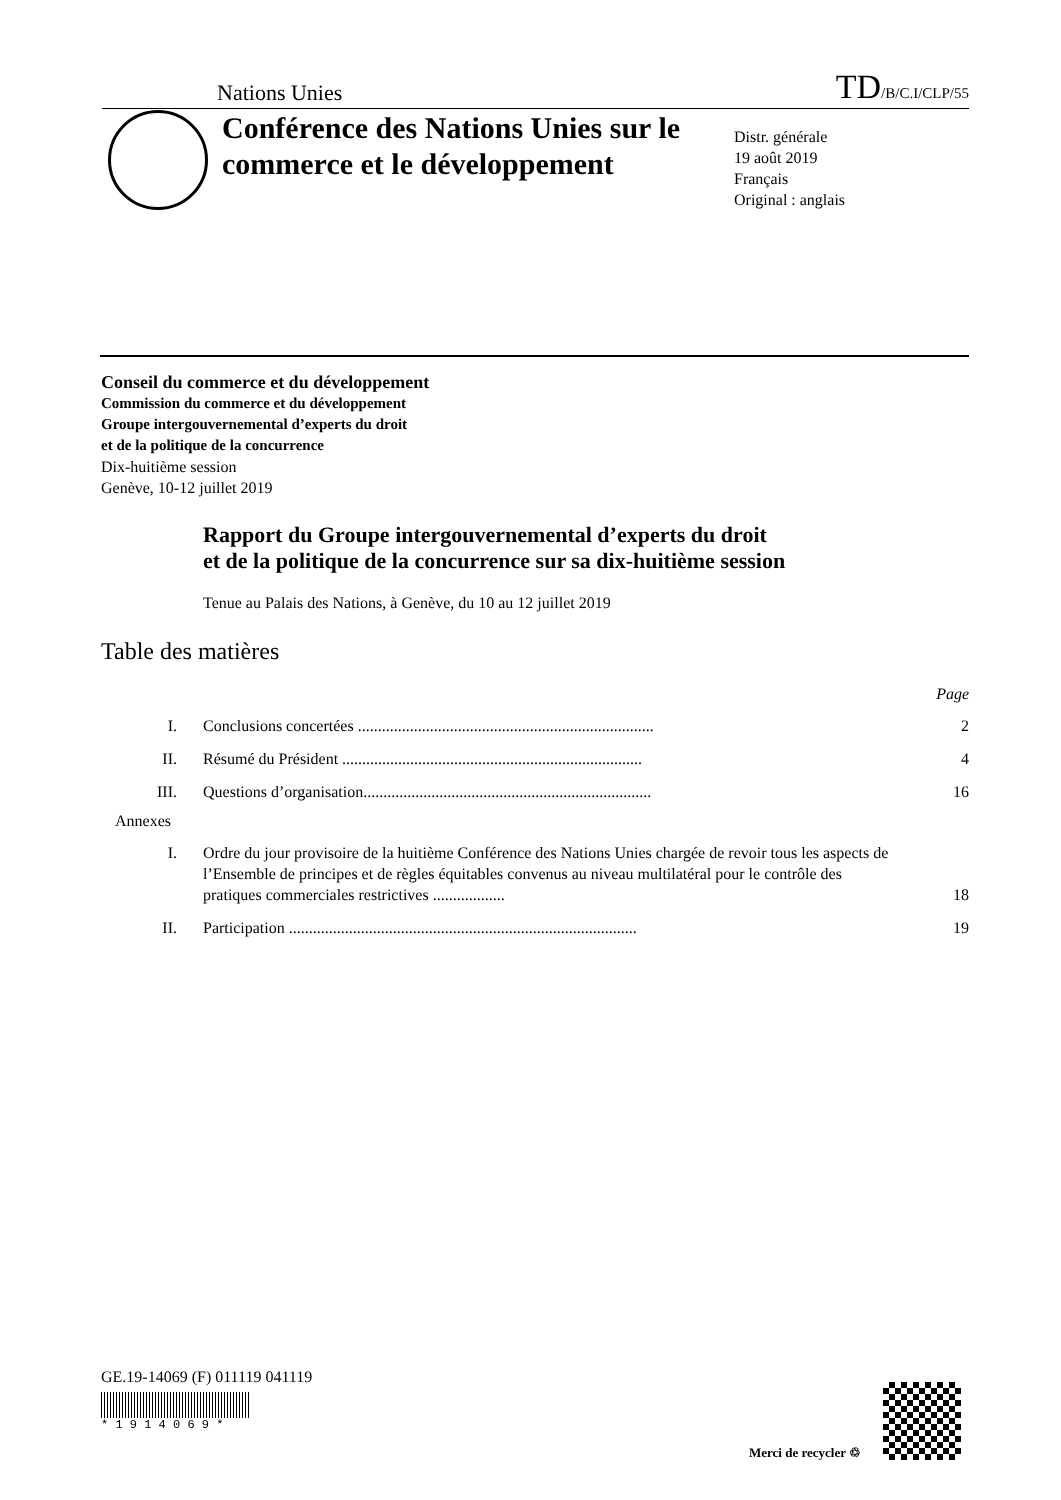Nations Unies TD/B/C.I/CLP/55
Conférence des Nations Unies sur le commerce et le développement
Distr. générale
19 août 2019
Français
Original : anglais
Conseil du commerce et du développement
Commission du commerce et du développement
Groupe intergouvernemental d’experts du droit
et de la politique de la concurrence
Dix-huitième session
Genève, 10-12 juillet 2019
Rapport du Groupe intergouvernemental d’experts du droit
et de la politique de la concurrence sur sa dix-huitième session
Tenue au Palais des Nations, à Genève, du 10 au 12 juillet 2019
Table des matières
Page
I. Conclusions concertées .......................................................................... 2
II. Résumé du Président ........................................................................... 4
III. Questions d’organisation........................................................................ 16
Annexes
I. Ordre du jour provisoire de la huitième Conférence des Nations Unies chargée de revoir tous les aspects de l’Ensemble de principes et de règles équitables convenus au niveau multilatéral pour le contrôle des pratiques commerciales restrictives ..................
18
II. Participation ....................................................................................... 19
GE.19-14069 (F) 011119 041119
* 1 9 1 4 0 6 9 *
Merci de recycler ♲